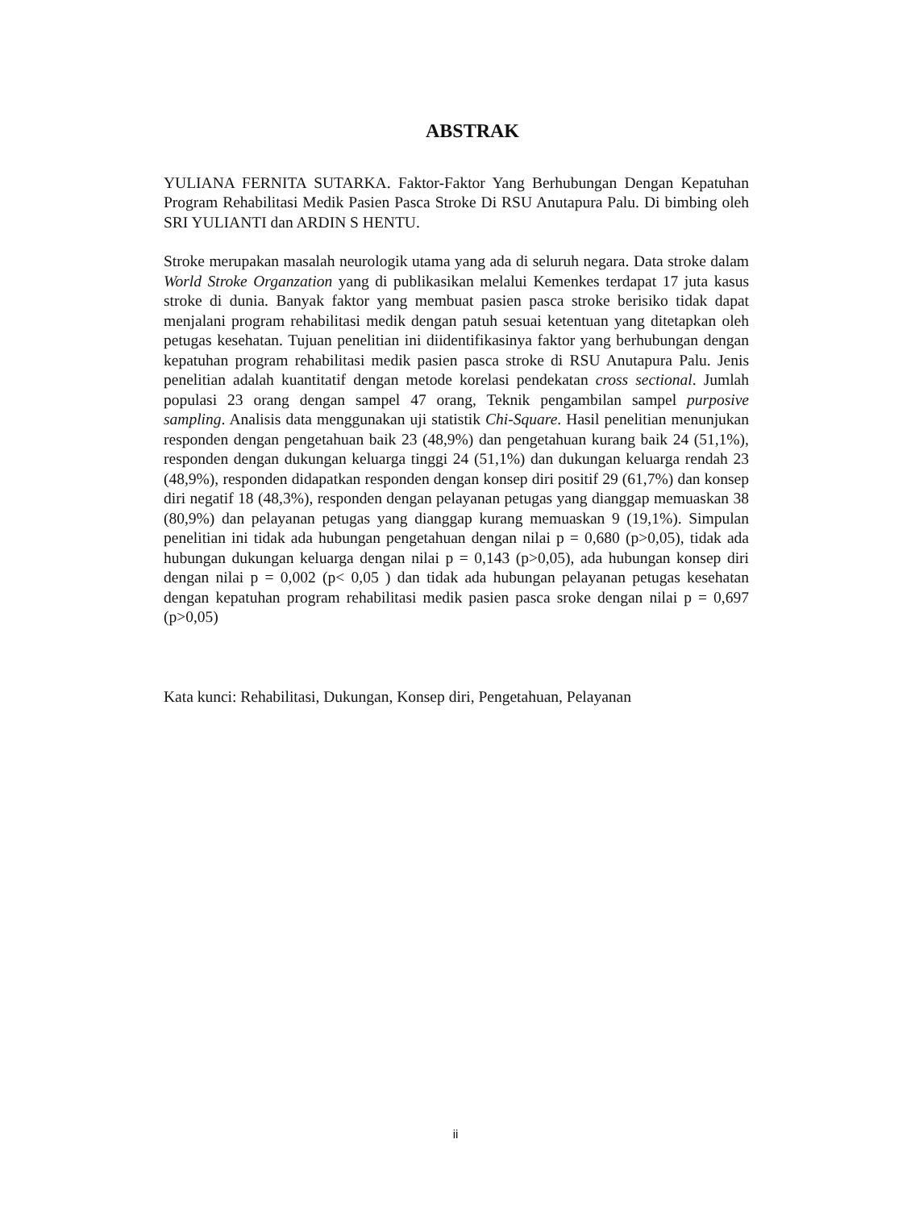ABSTRAK
YULIANA FERNITA SUTARKA. Faktor-Faktor Yang Berhubungan Dengan Kepatuhan Program Rehabilitasi Medik Pasien Pasca Stroke Di RSU Anutapura Palu. Di bimbing oleh SRI YULIANTI dan ARDIN S HENTU.
Stroke merupakan masalah neurologik utama yang ada di seluruh negara. Data stroke dalam World Stroke Organzation yang di publikasikan melalui Kemenkes terdapat 17 juta kasus stroke di dunia. Banyak faktor yang membuat pasien pasca stroke berisiko tidak dapat menjalani program rehabilitasi medik dengan patuh sesuai ketentuan yang ditetapkan oleh petugas kesehatan. Tujuan penelitian ini diidentifikasinya faktor yang berhubungan dengan kepatuhan program rehabilitasi medik pasien pasca stroke di RSU Anutapura Palu. Jenis penelitian adalah kuantitatif dengan metode korelasi pendekatan cross sectional. Jumlah populasi 23 orang dengan sampel 47 orang, Teknik pengambilan sampel purposive sampling. Analisis data menggunakan uji statistik Chi-Square. Hasil penelitian menunjukan responden dengan pengetahuan baik 23 (48,9%) dan pengetahuan kurang baik 24 (51,1%), responden dengan dukungan keluarga tinggi 24 (51,1%) dan dukungan keluarga rendah 23 (48,9%), responden didapatkan responden dengan konsep diri positif 29 (61,7%) dan konsep diri negatif 18 (48,3%), responden dengan pelayanan petugas yang dianggap memuaskan 38 (80,9%) dan pelayanan petugas yang dianggap kurang memuaskan 9 (19,1%). Simpulan penelitian ini tidak ada hubungan pengetahuan dengan nilai p = 0,680 (p>0,05), tidak ada hubungan dukungan keluarga dengan nilai p = 0,143 (p>0,05), ada hubungan konsep diri dengan nilai p = 0,002 (p< 0,05 ) dan tidak ada hubungan pelayanan petugas kesehatan dengan kepatuhan program rehabilitasi medik pasien pasca sroke dengan nilai p = 0,697 (p>0,05)
Kata kunci: Rehabilitasi, Dukungan, Konsep diri, Pengetahuan, Pelayanan
ii